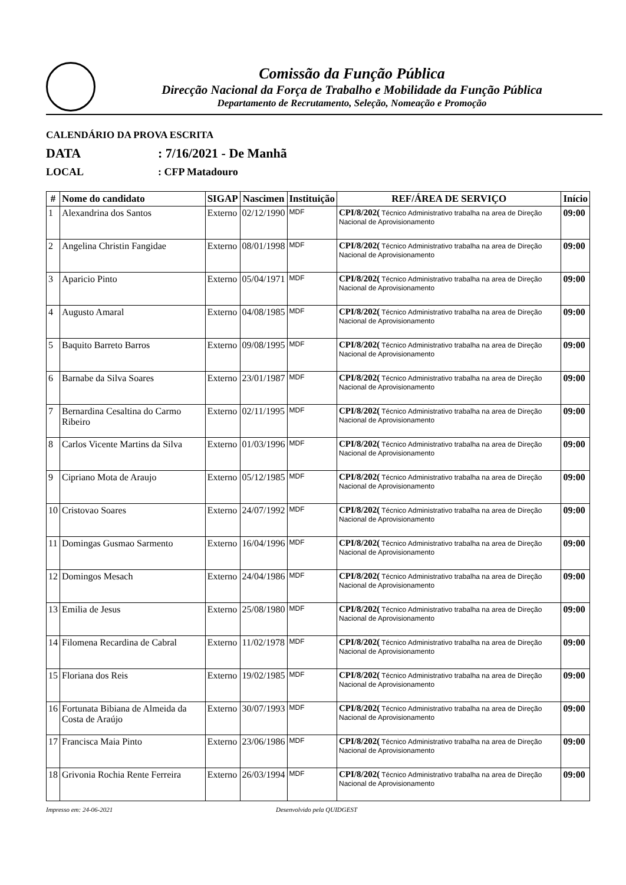Comissão da Função Pública
Direcção Nacional da Força de Trabalho e Mobilidade da Função Pública
Departamento de Recrutamento, Seleção, Nomeação e Promoção
CALENDÁRIO DA PROVA ESCRITA
DATA: 7/16/2021 - De Manhã
LOCAL: CFP Matadouro
| # | Nome do candidato | SIGAP | Nascimen | Instituição | REF/ÁREA DE SERVIÇO | Início |
| --- | --- | --- | --- | --- | --- | --- |
| 1 | Alexandrina dos Santos | Externo | 02/12/1990 | MDF | CPI/8/202( Técnico Administrativo trabalha na area de Direção Nacional de Aprovisionamento | 09:00 |
| 2 | Angelina Christin Fangidae | Externo | 08/01/1998 | MDF | CPI/8/202( Técnico Administrativo trabalha na area de Direção Nacional de Aprovisionamento | 09:00 |
| 3 | Aparicio Pinto | Externo | 05/04/1971 | MDF | CPI/8/202( Técnico Administrativo trabalha na area de Direção Nacional de Aprovisionamento | 09:00 |
| 4 | Augusto Amaral | Externo | 04/08/1985 | MDF | CPI/8/202( Técnico Administrativo trabalha na area de Direção Nacional de Aprovisionamento | 09:00 |
| 5 | Baquito Barreto Barros | Externo | 09/08/1995 | MDF | CPI/8/202( Técnico Administrativo trabalha na area de Direção Nacional de Aprovisionamento | 09:00 |
| 6 | Barnabe da Silva Soares | Externo | 23/01/1987 | MDF | CPI/8/202( Técnico Administrativo trabalha na area de Direção Nacional de Aprovisionamento | 09:00 |
| 7 | Bernardina Cesaltina do Carmo Ribeiro | Externo | 02/11/1995 | MDF | CPI/8/202( Técnico Administrativo trabalha na area de Direção Nacional de Aprovisionamento | 09:00 |
| 8 | Carlos Vicente Martins da Silva | Externo | 01/03/1996 | MDF | CPI/8/202( Técnico Administrativo trabalha na area de Direção Nacional de Aprovisionamento | 09:00 |
| 9 | Cipriano Mota de Araujo | Externo | 05/12/1985 | MDF | CPI/8/202( Técnico Administrativo trabalha na area de Direção Nacional de Aprovisionamento | 09:00 |
| 10 | Cristovao Soares | Externo | 24/07/1992 | MDF | CPI/8/202( Técnico Administrativo trabalha na area de Direção Nacional de Aprovisionamento | 09:00 |
| 11 | Domingas Gusmao Sarmento | Externo | 16/04/1996 | MDF | CPI/8/202( Técnico Administrativo trabalha na area de Direção Nacional de Aprovisionamento | 09:00 |
| 12 | Domingos Mesach | Externo | 24/04/1986 | MDF | CPI/8/202( Técnico Administrativo trabalha na area de Direção Nacional de Aprovisionamento | 09:00 |
| 13 | Emilia de Jesus | Externo | 25/08/1980 | MDF | CPI/8/202( Técnico Administrativo trabalha na area de Direção Nacional de Aprovisionamento | 09:00 |
| 14 | Filomena Recardina de Cabral | Externo | 11/02/1978 | MDF | CPI/8/202( Técnico Administrativo trabalha na area de Direção Nacional de Aprovisionamento | 09:00 |
| 15 | Floriana dos Reis | Externo | 19/02/1985 | MDF | CPI/8/202( Técnico Administrativo trabalha na area de Direção Nacional de Aprovisionamento | 09:00 |
| 16 | Fortunata Bibiana de Almeida da Costa de Araújo | Externo | 30/07/1993 | MDF | CPI/8/202( Técnico Administrativo trabalha na area de Direção Nacional de Aprovisionamento | 09:00 |
| 17 | Francisca Maia Pinto | Externo | 23/06/1986 | MDF | CPI/8/202( Técnico Administrativo trabalha na area de Direção Nacional de Aprovisionamento | 09:00 |
| 18 | Grivonia Rochia Rente Ferreira | Externo | 26/03/1994 | MDF | CPI/8/202( Técnico Administrativo trabalha na area de Direção Nacional de Aprovisionamento | 09:00 |
Impresso em: 24-06-2021 Desenvolvido pela QUIDGEST